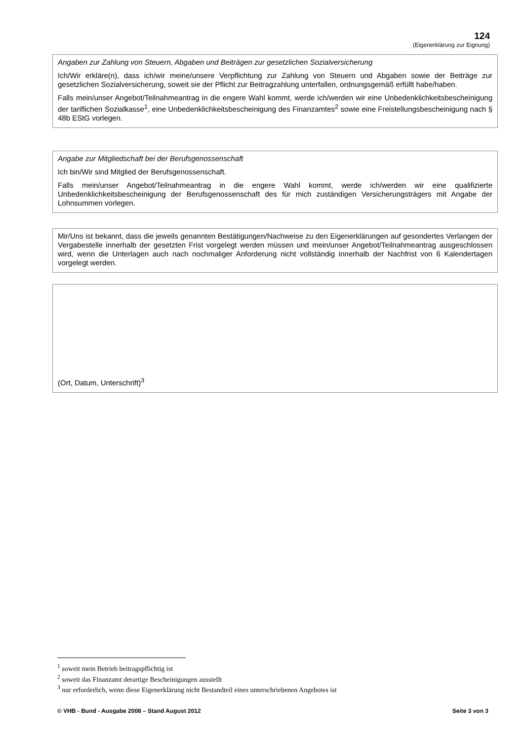124
(Eigenerklärung zur Eignung)
Angaben zur Zahlung von Steuern, Abgaben und Beiträgen zur gesetzlichen Sozialversicherung
Ich/Wir erkläre(n), dass ich/wir meine/unsere Verpflichtung zur Zahlung von Steuern und Abgaben sowie der Beiträge zur gesetzlichen Sozialversicherung, soweit sie der Pflicht zur Beitragzahlung unterfallen, ordnungsgemäß erfüllt habe/haben.
Falls mein/unser Angebot/Teilnahmeantrag in die engere Wahl kommt, werde ich/werden wir eine Unbedenklichkeitsbescheinigung der tariflichen Sozialkasse<sup>1</sup>, eine Unbedenklichkeitsbescheinigung des Finanzamtes<sup>2</sup> sowie eine Freistellungsbescheinigung nach § 48b EStG vorlegen.
Angabe zur Mitgliedschaft bei der Berufsgenossenschaft
Ich bin/Wir sind Mitglied der Berufsgenossenschaft.
Falls mein/unser Angebot/Teilnahmeantrag in die engere Wahl kommt, werde ich/werden wir eine qualifizierte Unbedenklichkeitsbescheinigung der Berufsgenossenschaft des für mich zuständigen Versicherungsträgers mit Angabe der Lohnsummen vorlegen.
Mir/Uns ist bekannt, dass die jeweils genannten Bestätigungen/Nachweise zu den Eigenerklärungen auf gesondertes Verlangen der Vergabestelle innerhalb der gesetzten Frist vorgelegt werden müssen und mein/unser Angebot/Teilnahmeantrag ausgeschlossen wird, wenn die Unterlagen auch nach nochmaliger Anforderung nicht vollständig innerhalb der Nachfrist von 6 Kalendertagen vorgelegt werden.
(Ort, Datum, Unterschrift)<sup>3</sup>
<sup>1</sup> soweit mein Betrieb beitragspflichtig ist
<sup>2</sup> soweit das Finanzamt derartige Bescheinigungen ausstellt
<sup>3</sup> nur erforderlich, wenn diese Eigenerklärung nicht Bestandteil eines unterschriebenen Angebotes ist
© VHB - Bund - Ausgabe 2008 – Stand August 2012 Seite 3 von 3